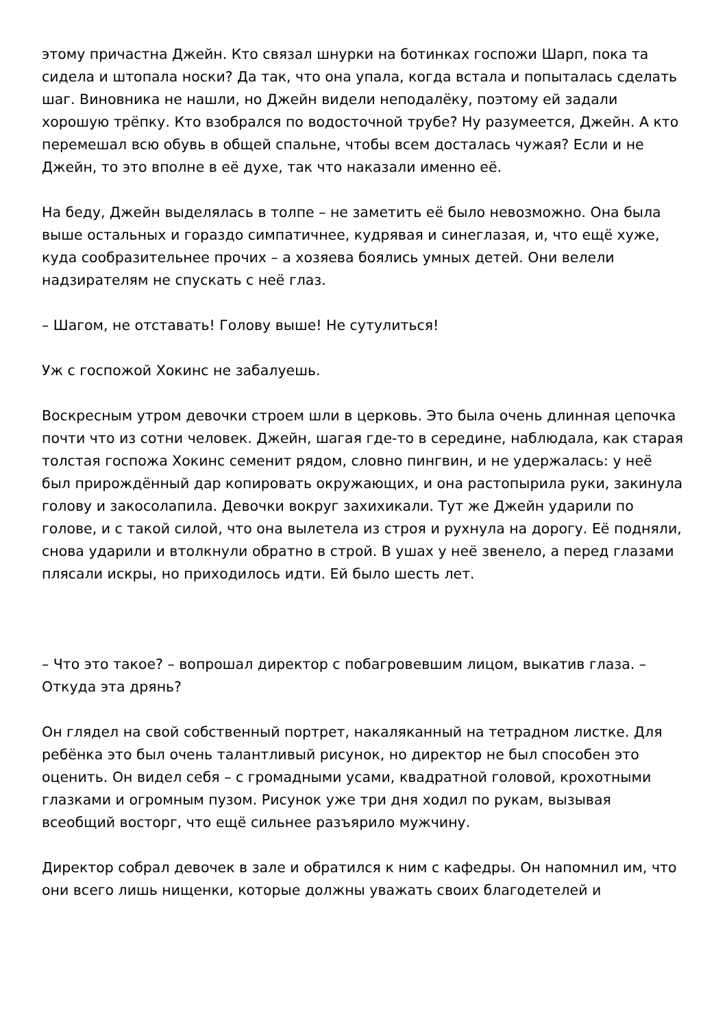этому причастна Джейн. Кто связал шнурки на ботинках госпожи Шарп, пока та сидела и штопала носки? Да так, что она упала, когда встала и попыталась сделать шаг. Виновника не нашли, но Джейн видели неподалёку, поэтому ей задали хорошую трёпку. Кто взобрался по водосточной трубе? Ну разумеется, Джейн. А кто перемешал всю обувь в общей спальне, чтобы всем досталась чужая? Если и не Джейн, то это вполне в её духе, так что наказали именно её.
На беду, Джейн выделялась в толпе – не заметить её было невозможно. Она была выше остальных и гораздо симпатичнее, кудрявая и синеглазая, и, что ещё хуже, куда сообразительнее прочих – а хозяева боялись умных детей. Они велели надзирателям не спускать с неё глаз.
– Шагом, не отставать! Голову выше! Не сутулиться!
Уж с госпожой Хокинс не забалуешь.
Воскресным утром девочки строем шли в церковь. Это была очень длинная цепочка почти что из сотни человек. Джейн, шагая где-то в середине, наблюдала, как старая толстая госпожа Хокинс семенит рядом, словно пингвин, и не удержалась: у неё был прирождённый дар копировать окружающих, и она растопырила руки, закинула голову и закосолапила. Девочки вокруг захихикали. Тут же Джейн ударили по голове, и с такой силой, что она вылетела из строя и рухнула на дорогу. Её подняли, снова ударили и втолкнули обратно в строй. В ушах у неё звенело, а перед глазами плясали искры, но приходилось идти. Ей было шесть лет.
– Что это такое? – вопрошал директор с побагровевшим лицом, выкатив глаза. – Откуда эта дрянь?
Он глядел на свой собственный портрет, накаляканный на тетрадном листке. Для ребёнка это был очень талантливый рисунок, но директор не был способен это оценить. Он видел себя – с громадными усами, квадратной головой, крохотными глазками и огромным пузом. Рисунок уже три дня ходил по рукам, вызывая всеобщий восторг, что ещё сильнее разъярило мужчину.
Директор собрал девочек в зале и обратился к ним с кафедры. Он напомнил им, что они всего лишь нищенки, которые должны уважать своих благодетелей и